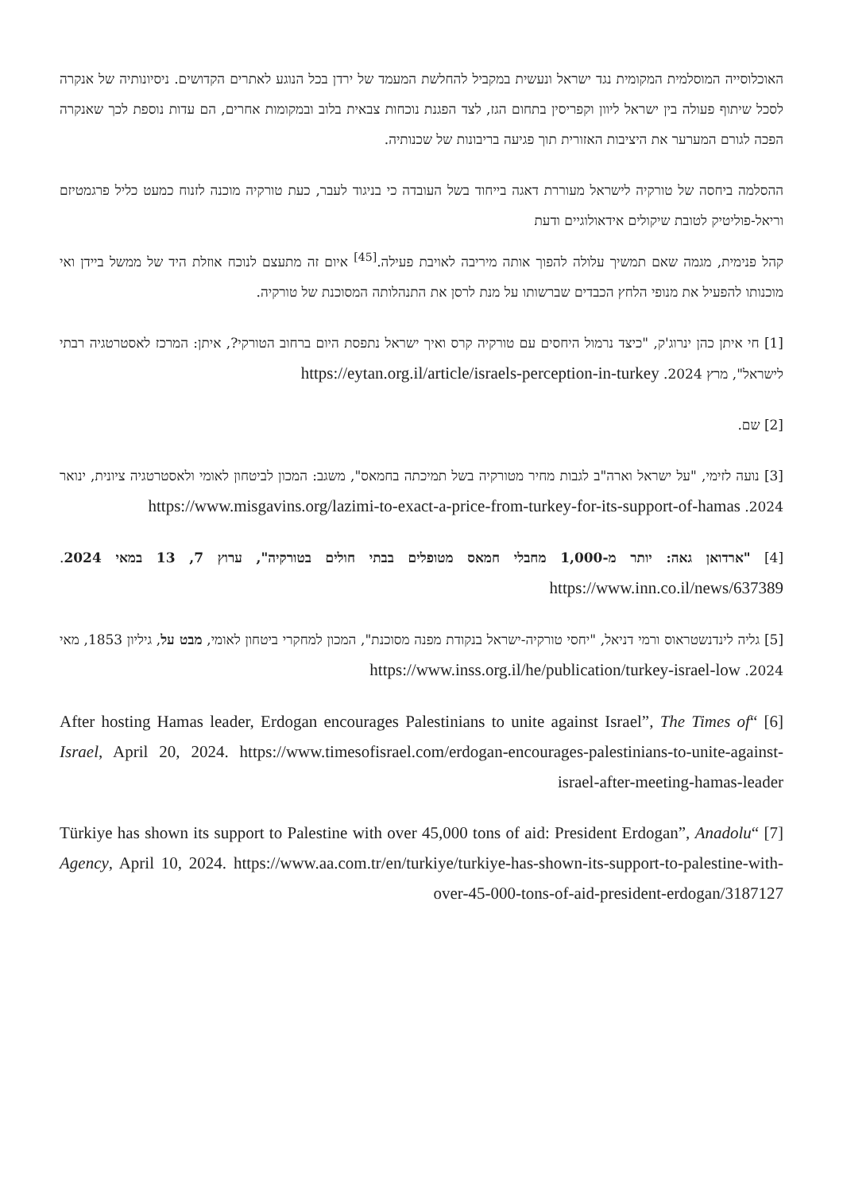האוכלוסייה המוסלמית המקומית נגד ישראל ונעשית במקביל להחלשת המעמד של ירדן בכל הנוגע לאתרים הקדושים. ניסיונותיה של אנקרה לסכל שיתוף פעולה בין ישראל ליוון וקפריסין בתחום הגז, לצד הפגנת נוכחות צבאית בלוב ובמקומות אחרים, הם עדות נוספת לכך שאנקרה הפכה לגורם המערער את היציבות האזורית תוך פגיעה בריבונות של שכנותיה.
ההסלמה ביחסה של טורקיה לישראל מעוררת דאגה בייחוד בשל העובדה כי בניגוד לעבר, כעת טורקיה מוכנה לזנוח כמעט כליל פרגמטיזם וריאל-פוליטיק לטובת שיקולים אידאולוגיים ודעת
קהל פנימית, מגמה שאם תמשיך עלולה להפוך אותה מיריבה לאויבת פעילה.<sup>[45]</sup> איום זה מתעצם לנוכח אוזלת היד של ממשל ביידן ואי מוכנותו להפעיל את מנופי הלחץ הכבדים שברשותו על מנת לרסן את התנהלותה המסוכנת של טורקיה.
[1] חי איתן כהן ינרוג'ק, "כיצד נרמול היחסים עם טורקיה קרס ואיך ישראל נתפסת היום ברחוב הטורקי?, איתן: המרכז לאסטרטגיה רבתי לישראל", מרץ 2024. https://eytan.org.il/article/israels-perception-in-turkey
[2] שם.
[3] נועה לזימי, "על ישראל וארה"ב לגבות מחיר מטורקיה בשל תמיכתה בחמאס", משגב: המכון לביטחון לאומי ולאסטרטגיה ציונית, ינואר 2024. https://www.misgavins.org/lazimi-to-exact-a-price-from-turkey-for-its-support-of-hamas
[4] "ארדואן גאה: יותר מ-1,000 מחבלי חמאס מטופלים בבתי חולים בטורקיה", ערוץ 7, 13 במאי 2024. https://www.inn.co.il/news/637389
[5] גליה לינדנשטראוס ורמי דניאל, "יחסי טורקיה-ישראל בנקודת מפנה מסוכנת", המכון למחקרי ביטחון לאומי, מבט על, גיליון 1853, מאי 2024. https://www.inss.org.il/he/publication/turkey-israel-low
[6] “After hosting Hamas leader, Erdogan encourages Palestinians to unite against Israel”, The Times of Israel, April 20, 2024. https://www.timesofisrael.com/erdogan-encourages-palestinians-to-unite-against-israel-after-meeting-hamas-leader
[7] “Türkiye has shown its support to Palestine with over 45,000 tons of aid: President Erdogan”, Anadolu Agency, April 10, 2024. https://www.aa.com.tr/en/turkiye/turkiye-has-shown-its-support-to-palestine-with-over-45-000-tons-of-aid-president-erdogan/3187127